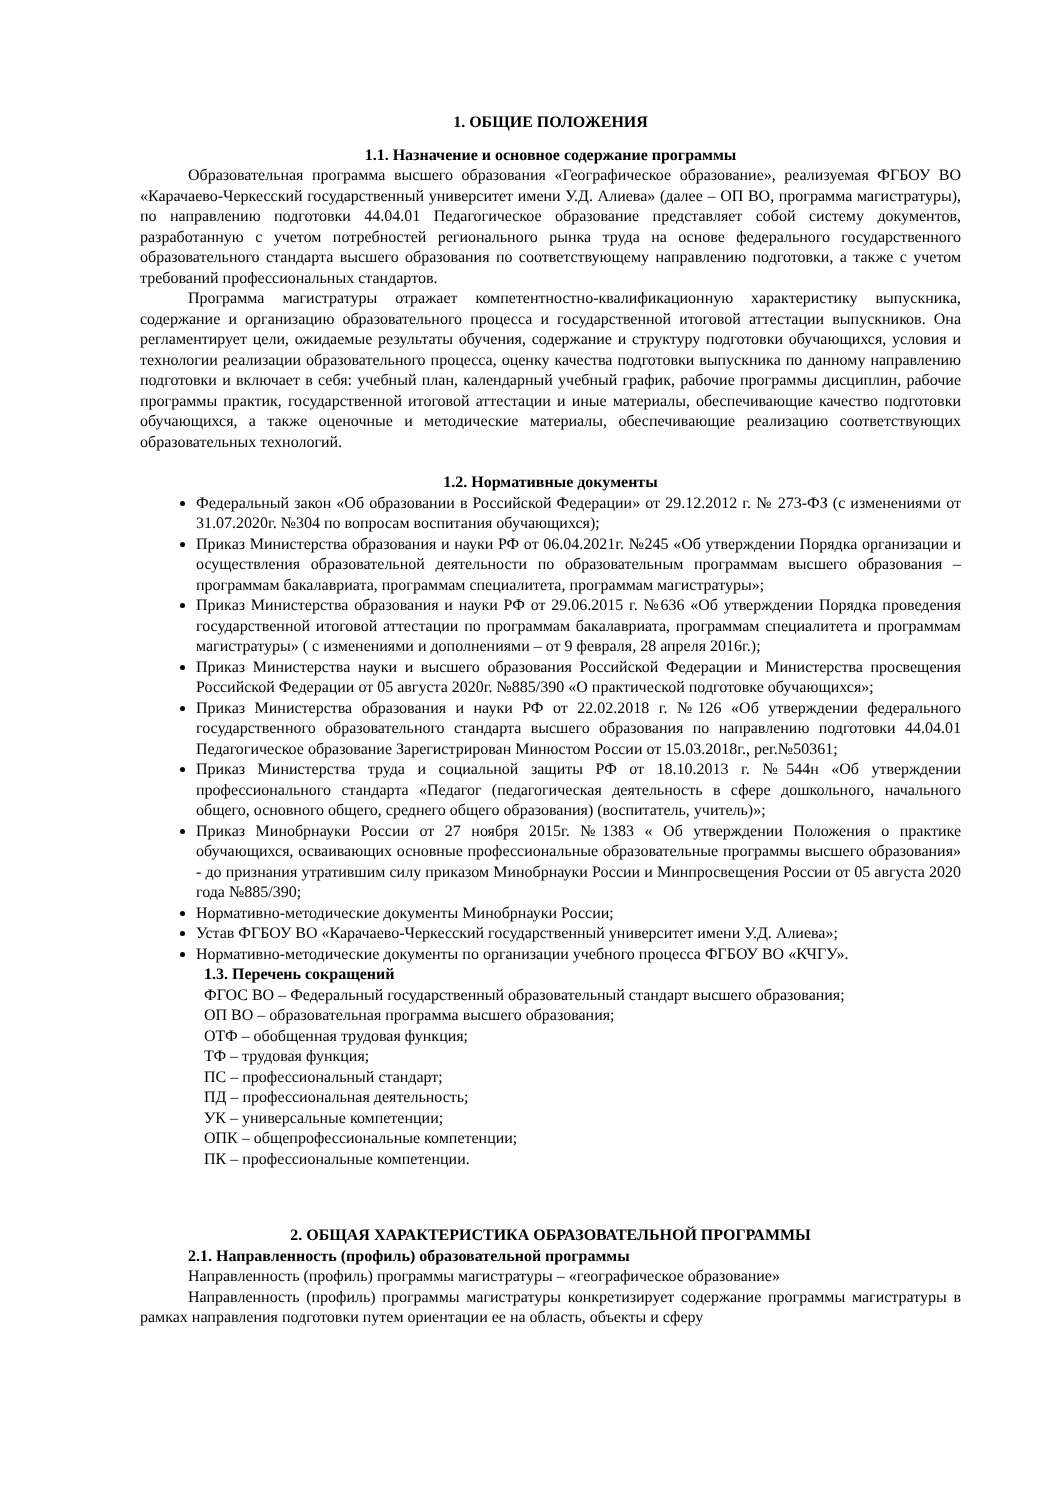1. ОБЩИЕ ПОЛОЖЕНИЯ
1.1. Назначение и основное содержание программы
Образовательная программа высшего образования «Географическое образование», реализуемая ФГБОУ ВО «Карачаево-Черкесский государственный университет имени У.Д. Алиева» (далее – ОП ВО, программа магистратуры), по направлению подготовки 44.04.01 Педагогическое образование представляет собой систему документов, разработанную с учетом потребностей регионального рынка труда на основе федерального государственного образовательного стандарта высшего образования по соответствующему направлению подготовки, а также с учетом требований профессиональных стандартов.
Программа магистратуры отражает компетентностно-квалификационную характеристику выпускника, содержание и организацию образовательного процесса и государственной итоговой аттестации выпускников. Она регламентирует цели, ожидаемые результаты обучения, содержание и структуру подготовки обучающихся, условия и технологии реализации образовательного процесса, оценку качества подготовки выпускника по данному направлению подготовки и включает в себя: учебный план, календарный учебный график, рабочие программы дисциплин, рабочие программы практик, государственной итоговой аттестации и иные материалы, обеспечивающие качество подготовки обучающихся, а также оценочные и методические материалы, обеспечивающие реализацию соответствующих образовательных технологий.
1.2. Нормативные документы
Федеральный закон «Об образовании в Российской Федерации» от 29.12.2012 г. № 273-ФЗ (с изменениями от 31.07.2020г. №304 по вопросам воспитания обучающихся);
Приказ Министерства образования и науки РФ от 06.04.2021г. №245 «Об утверждении Порядка организации и осуществления образовательной деятельности по образовательным программам высшего образования – программам бакалавриата, программам специалитета, программам магистратуры»;
Приказ Министерства образования и науки РФ от 29.06.2015 г. №636 «Об утверждении Порядка проведения государственной итоговой аттестации по программам бакалавриата, программам специалитета и программам магистратуры» ( с изменениями и дополнениями – от 9 февраля, 28 апреля 2016г.);
Приказ Министерства науки и высшего образования Российской Федерации и Министерства просвещения Российской Федерации от 05 августа 2020г. №885/390 «О практической подготовке обучающихся»;
Приказ Министерства образования и науки РФ от 22.02.2018 г. №126 «Об утверждении федерального государственного образовательного стандарта высшего образования по направлению подготовки 44.04.01 Педагогическое образование Зарегистрирован Минюстом России от 15.03.2018г., рег.№50361;
Приказ Министерства труда и социальной защиты РФ от 18.10.2013 г. №544н «Об утверждении профессионального стандарта «Педагог (педагогическая деятельность в сфере дошкольного, начального общего, основного общего, среднего общего образования) (воспитатель, учитель)»;
Приказ Минобрнауки России от 27 ноября 2015г. №1383 « Об утверждении Положения о практике обучающихся, осваивающих основные профессиональные образовательные программы высшего образования» - до признания утратившим силу приказом Минобрнауки России и Минпросвещения России от 05 августа 2020 года №885/390;
Нормативно-методические документы Минобрнауки России;
Устав ФГБОУ ВО «Карачаево-Черкесский государственный университет имени У.Д. Алиева»;
Нормативно-методические документы по организации учебного процесса ФГБОУ ВО «КЧГУ».
1.3. Перечень сокращений
ФГОС ВО – Федеральный государственный образовательный стандарт высшего образования;
ОП ВО – образовательная программа высшего образования;
ОТФ – обобщенная трудовая функция;
ТФ – трудовая функция;
ПС – профессиональный стандарт;
ПД – профессиональная деятельность;
УК – универсальные компетенции;
ОПК – общепрофессиональные компетенции;
ПК – профессиональные компетенции.
2. ОБЩАЯ ХАРАКТЕРИСТИКА ОБРАЗОВАТЕЛЬНОЙ ПРОГРАММЫ
2.1. Направленность (профиль) образовательной программы
Направленность (профиль) программы магистратуры – «географическое образование»
Направленность (профиль) программы магистратуры конкретизирует содержание программы магистратуры в рамках направления подготовки путем ориентации ее на область, объекты и сферу